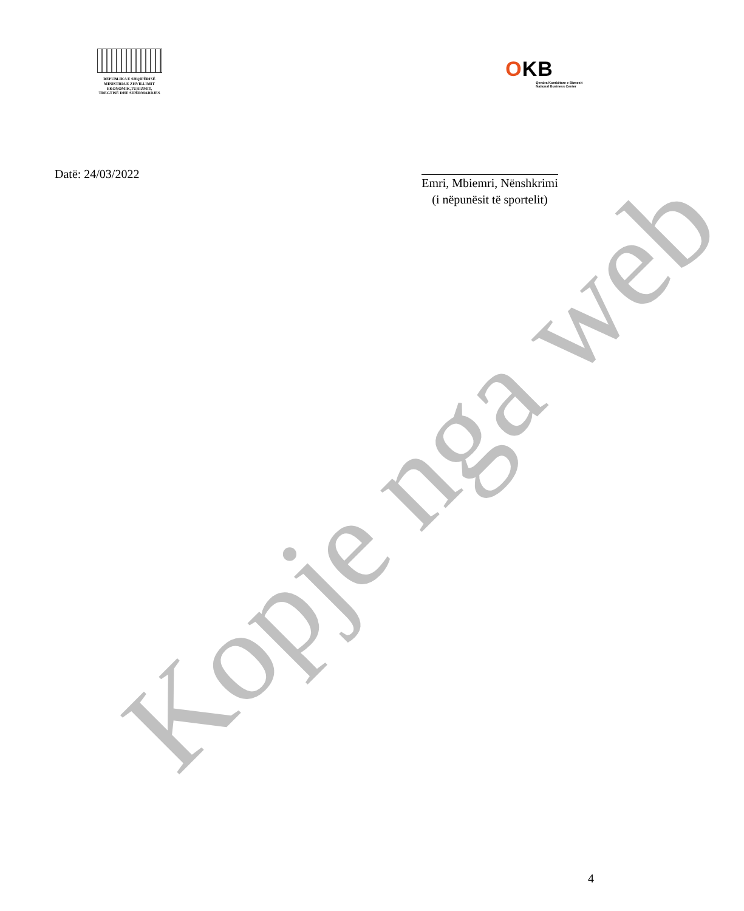REPUBLIKA E SHQIPËRISË
MINISTRIA E ZHVILLIMIT
EKONOMIK,TURIZMIT,
TREGTISË DHE SIPËRMARRJES
OKB
Qendra Kombëtare e Biznesit
National Business Center
Datë: 24/03/2022
Emri, Mbiemri, Nënshkrimi
(i nëpunësit të sportelit)
Kopje nga web
4